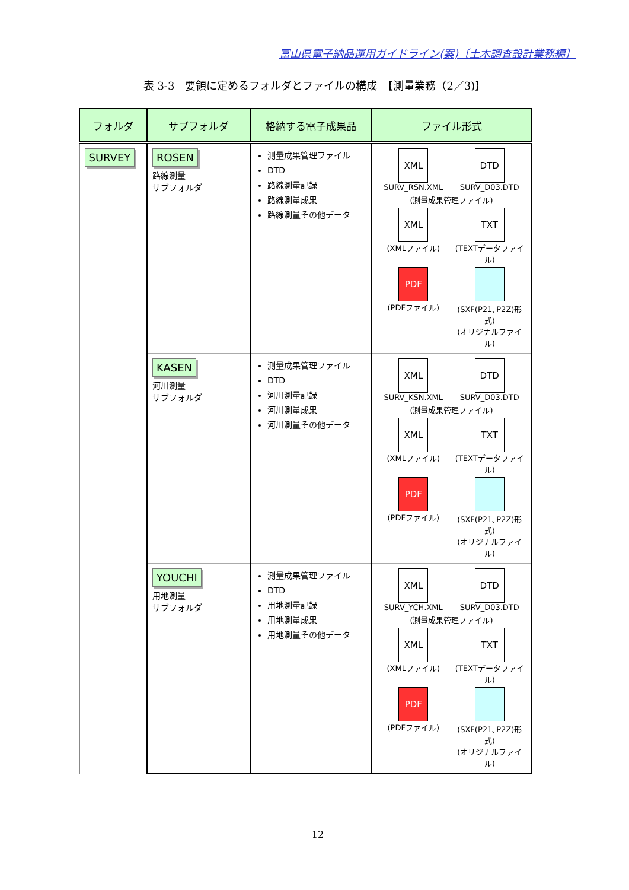富山県電子納品運用ガイドライン(案)〔土木調査設計業務編〕
表 3-3　要領に定めるフォルダとファイルの構成　【測量業務（2／3)】
| フォルダ | サブフォルダ | 格納する電子成果品 | ファイル形式 |
| --- | --- | --- | --- |
| SURVEY | ROSEN 路線測量 サブフォルダ | 測量成果管理ファイル DTD 路線測量記録 路線測量成果 路線測量その他データ | XML SURV_RSN.XML DTD SURV_D03.DTD (測量成果管理ファイル) XML (XMLファイル) TXT (TEXTデータファイル) PDF (PDFファイル) (SXF(P21､P2Z)形式) (オリジナルファイル) |
| | KASEN 河川測量 サブフォルダ | 測量成果管理ファイル DTD 河川測量記録 河川測量成果 河川測量その他データ | XML SURV_KSN.XML DTD SURV_D03.DTD (測量成果管理ファイル) XML (XMLファイル) TXT (TEXTデータファイル) PDF (PDFファイル) (SXF(P21､P2Z)形式) (オリジナルファイル) |
| | YOUCHI 用地測量 サブフォルダ | 測量成果管理ファイル DTD 用地測量記録 用地測量成果 用地測量その他データ | XML SURV_YCH.XML DTD SURV_D03.DTD (測量成果管理ファイル) XML (XMLファイル) TXT (TEXTデータファイル) PDF (PDFファイル) (SXF(P21､P2Z)形式) (オリジナルファイル) |
12